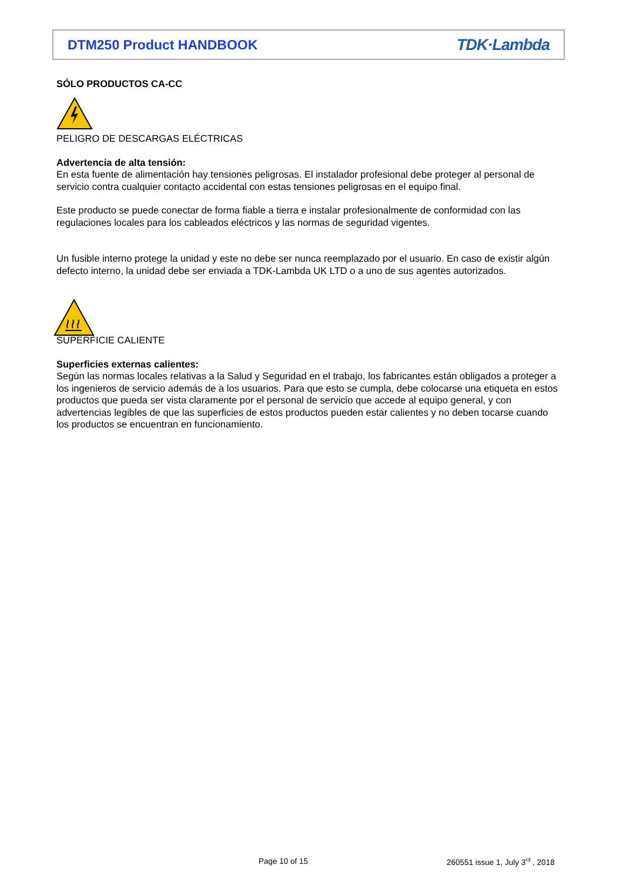DTM250 Product HANDBOOK TDK·Lambda
SÓLO PRODUCTOS CA-CC
PELIGRO DE DESCARGAS ELÉCTRICAS
Advertencia de alta tensión:
En esta fuente de alimentación hay tensiones peligrosas. El instalador profesional debe proteger al personal de servicio contra cualquier contacto accidental con estas tensiones peligrosas en el equipo final.
Este producto se puede conectar de forma fiable a tierra e instalar profesionalmente de conformidad con las regulaciones locales para los cableados eléctricos y las normas de seguridad vigentes.
Un fusible interno protege la unidad y este no debe ser nunca reemplazado por el usuario. En caso de existir algún defecto interno, la unidad debe ser enviada a TDK-Lambda UK LTD o a uno de sus agentes autorizados.
SUPERFICIE CALIENTE
Superficies externas calientes:
Según las normas locales relativas a la Salud y Seguridad en el trabajo, los fabricantes están obligados a proteger a los ingenieros de servicio además de a los usuarios. Para que esto se cumpla, debe colocarse una etiqueta en estos productos que pueda ser vista claramente por el personal de servicio que accede al equipo general, y con advertencias legibles de que las superficies de estos productos pueden estar calientes y no deben tocarse cuando los productos se encuentran en funcionamiento.
Page 10 of 15
260551 issue 1, July 3<sup>rd</sup> , 2018